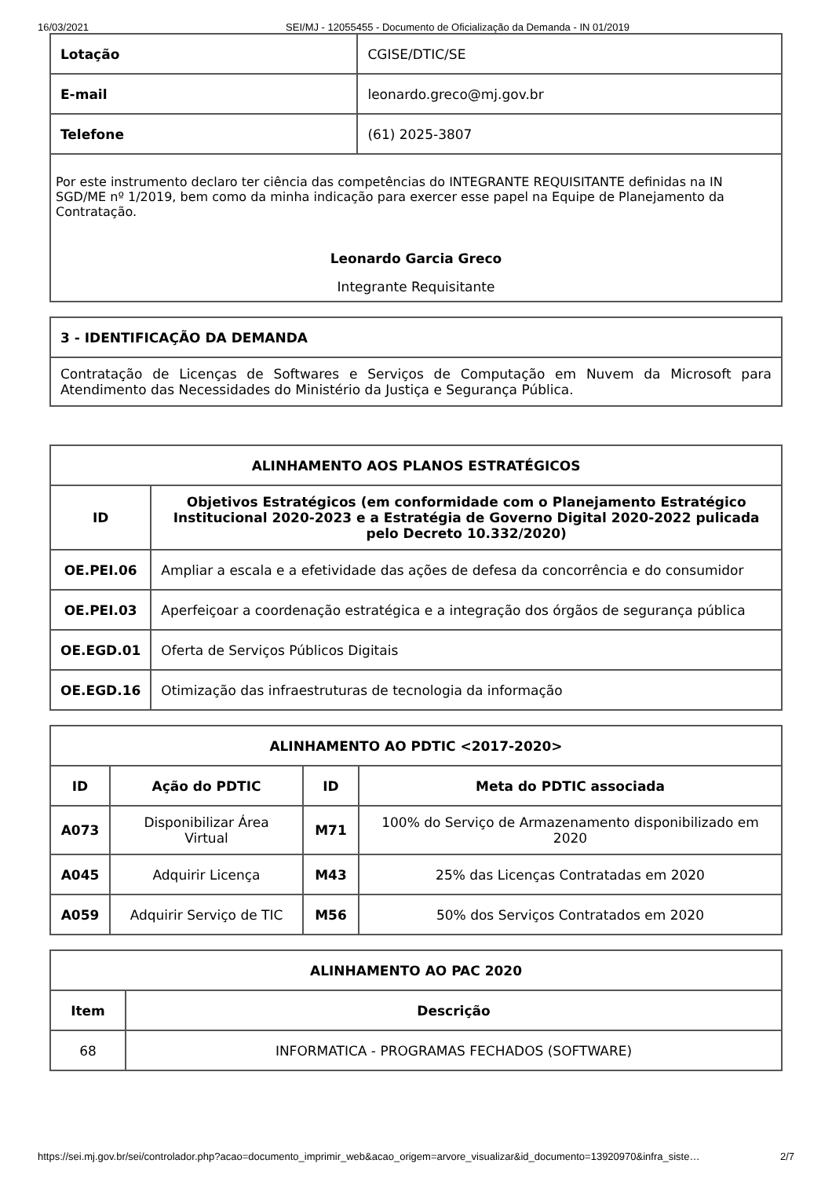16/03/2021 SEI/MJ - 12055455 - Documento de Oficialização da Demanda - IN 01/2019
| Lotação | CGISE/DTIC/SE |
| E-mail | leonardo.greco@mj.gov.br |
| Telefone | (61) 2025-3807 |
| Por este instrumento declaro ter ciência das competências do INTEGRANTE REQUISITANTE definidas na IN SGD/ME nº 1/2019, bem como da minha indicação para exercer esse papel na Equipe de Planejamento da Contratação. Leonardo Garcia Greco Integrante Requisitante | |
| 3 - IDENTIFICAÇÃO DA DEMANDA |
| --- |
| Contratação de Licenças de Softwares e Serviços de Computação em Nuvem da Microsoft para Atendimento das Necessidades do Ministério da Justiça e Segurança Pública. |
| ALINHAMENTO AOS PLANOS ESTRATÉGICOS | |
| --- | --- |
| ID | Objetivos Estratégicos (em conformidade com o Planejamento Estratégico Institucional 2020-2023 e a Estratégia de Governo Digital 2020-2022 pulicada pelo Decreto 10.332/2020) |
| OE.PEI.06 | Ampliar a escala e a efetividade das ações de defesa da concorrência e do consumidor |
| OE.PEI.03 | Aperfeiçoar a coordenação estratégica e a integração dos órgãos de segurança pública |
| OE.EGD.01 | Oferta de Serviços Públicos Digitais |
| OE.EGD.16 | Otimização das infraestruturas de tecnologia da informação |
| ALINHAMENTO AO PDTIC <2017-2020> | | | |
| --- | --- | --- | --- |
| ID | Ação do PDTIC | ID | Meta do PDTIC associada |
| A073 | Disponibilizar Área Virtual | M71 | 100% do Serviço de Armazenamento disponibilizado em 2020 |
| A045 | Adquirir Licença | M43 | 25% das Licenças Contratadas em 2020 |
| A059 | Adquirir Serviço de TIC | M56 | 50% dos Serviços Contratados em 2020 |
| ALINHAMENTO AO PAC 2020 | |
| --- | --- |
| Item | Descrição |
| 68 | INFORMATICA - PROGRAMAS FECHADOS (SOFTWARE) |
https://sei.mj.gov.br/sei/controlador.php?acao=documento_imprimir_web&acao_origem=arvore_visualizar&id_documento=13920970&infra_siste… 2/7